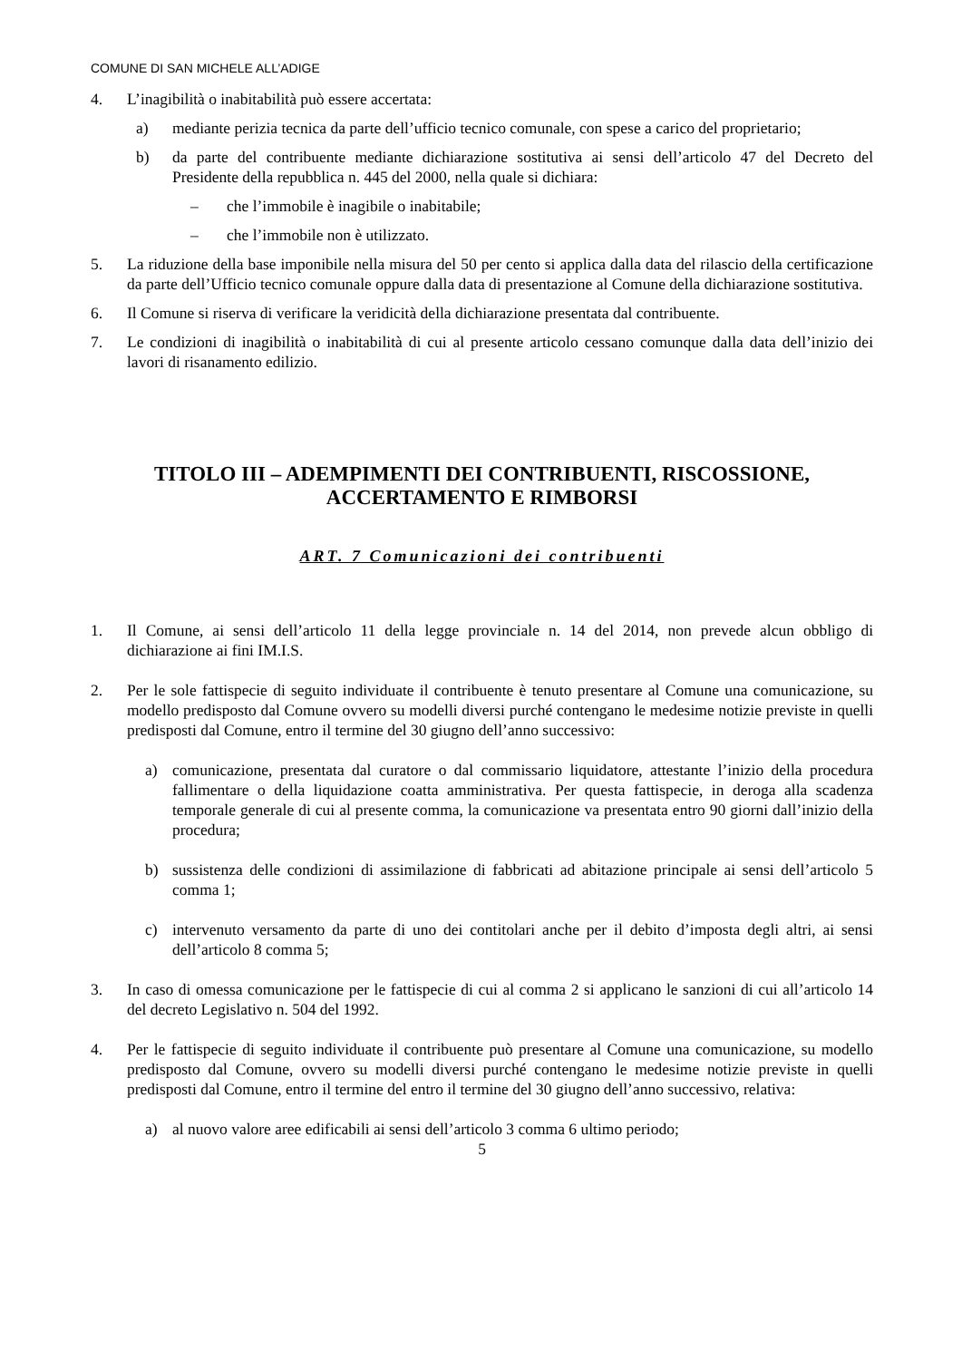COMUNE DI SAN MICHELE ALL’ADIGE
4. L’inagibilità o inabitabilità può essere accertata:
a) mediante perizia tecnica da parte dell’ufficio tecnico comunale, con spese a carico del proprietario;
b) da parte del contribuente mediante dichiarazione sostitutiva ai sensi dell’articolo 47 del Decreto del Presidente della repubblica n. 445 del 2000, nella quale si dichiara:
– che l’immobile è inagibile o inabitabile;
– che l’immobile non è utilizzato.
5. La riduzione della base imponibile nella misura del 50 per cento si applica dalla data del rilascio della certificazione da parte dell’Ufficio tecnico comunale oppure dalla data di presentazione al Comune della dichiarazione sostitutiva.
6. Il Comune si riserva di verificare la veridicità della dichiarazione presentata dal contribuente.
7. Le condizioni di inagibilità o inabitabilità di cui al presente articolo cessano comunque dalla data dell’inizio dei lavori di risanamento edilizio.
TITOLO III – ADEMPIMENTI DEI CONTRIBUENTI, RISCOSSIONE,
ACCERTAMENTO E RIMBORSI
ART. 7 Comunicazioni dei contribuenti
1. Il Comune, ai sensi dell’articolo 11 della legge provinciale n. 14 del 2014, non prevede alcun obbligo di dichiarazione ai fini IM.I.S.
2. Per le sole fattispecie di seguito individuate il contribuente è tenuto presentare al Comune una comunicazione, su modello predisposto dal Comune ovvero su modelli diversi purché contengano le medesime notizie previste in quelli predisposti dal Comune, entro il termine del 30 giugno dell’anno successivo:
a) comunicazione, presentata dal curatore o dal commissario liquidatore, attestante l’inizio della procedura fallimentare o della liquidazione coatta amministrativa. Per questa fattispecie, in deroga alla scadenza temporale generale di cui al presente comma, la comunicazione va presentata entro 90 giorni dall’inizio della procedura;
b) sussistenza delle condizioni di assimilazione di fabbricati ad abitazione principale ai sensi dell’articolo 5 comma 1;
c) intervenuto versamento da parte di uno dei contitolari anche per il debito d’imposta degli altri, ai sensi dell’articolo 8 comma 5;
3. In caso di omessa comunicazione per le fattispecie di cui al comma 2 si applicano le sanzioni di cui all’articolo 14 del decreto Legislativo n. 504 del 1992.
4. Per le fattispecie di seguito individuate il contribuente può presentare al Comune una comunicazione, su modello predisposto dal Comune, ovvero su modelli diversi purché contengano le medesime notizie previste in quelli predisposti dal Comune, entro il termine del entro il termine del 30 giugno dell’anno successivo, relativa:
a) al nuovo valore aree edificabili ai sensi dell’articolo 3 comma 6 ultimo periodo;
5